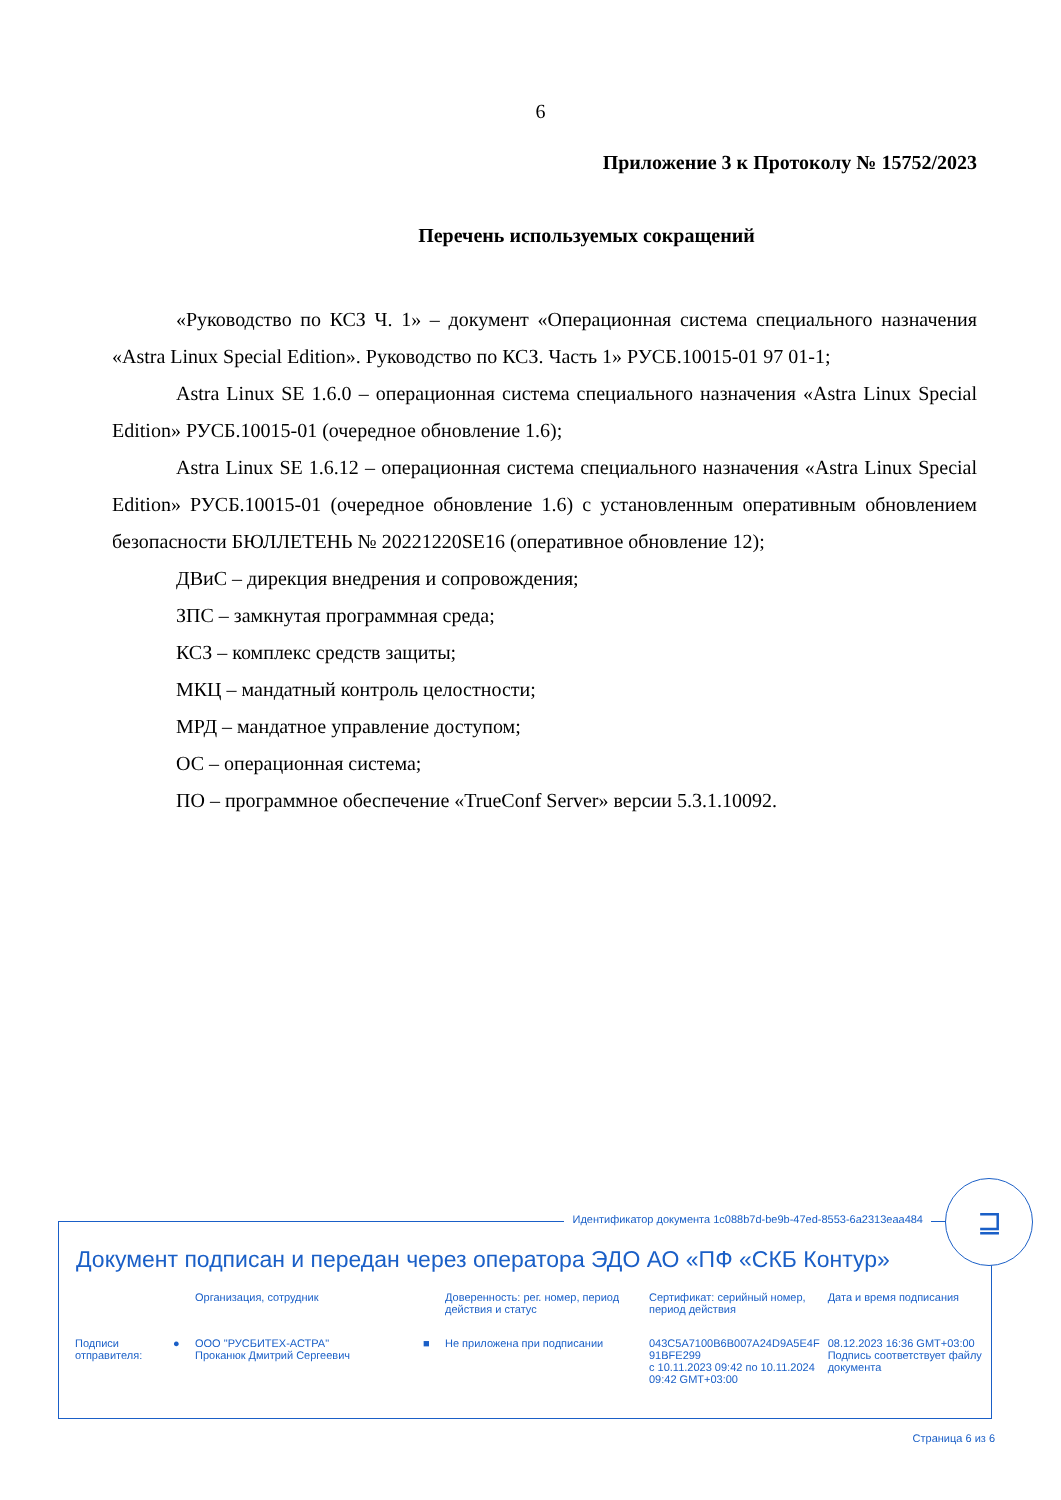6
Приложение 3 к Протоколу № 15752/2023
Перечень используемых сокращений
«Руководство по КСЗ Ч. 1» – документ «Операционная система специального назначения «Astra Linux Special Edition». Руководство по КСЗ. Часть 1» РУСБ.10015-01 97 01-1;
Astra Linux SE 1.6.0 – операционная система специального назначения «Astra Linux Special Edition» РУСБ.10015-01 (очередное обновление 1.6);
Astra Linux SE 1.6.12 – операционная система специального назначения «Astra Linux Special Edition» РУСБ.10015-01 (очередное обновление 1.6) с установленным оперативным обновлением безопасности БЮЛЛЕТЕНЬ № 20221220SE16 (оперативное обновление 12);
ДВиС – дирекция внедрения и сопровождения;
ЗПС – замкнутая программная среда;
КСЗ – комплекс средств защиты;
МКЦ – мандатный контроль целостности;
МРД – мандатное управление доступом;
ОС – операционная система;
ПО – программное обеспечение «TrueConf Server» версии 5.3.1.10092.
Идентификатор документа 1c088b7d-be9b-47ed-8553-6a2313eaa484
⊒
Документ подписан и передан через оператора ЭДО АО «ПФ «СКБ Контур»
| | | Организация, сотрудник | | Доверенность: рег. номер, период действия и статус | Сертификат: серийный номер, период действия | Дата и время подписания |
| Подписи отправителя: | ● | ООО "РУСБИТЕХ-АСТРА" Проканюк Дмитрий Сергеевич | ■ | Не приложена при подписании | 043C5A7100B6B007A24D9A5E4F 91BFE299 с 10.11.2023 09:42 по 10.11.2024 09:42 GMT+03:00 | 08.12.2023 16:36 GMT+03:00 Подпись соответствует файлу документа |
Страница 6 из 6